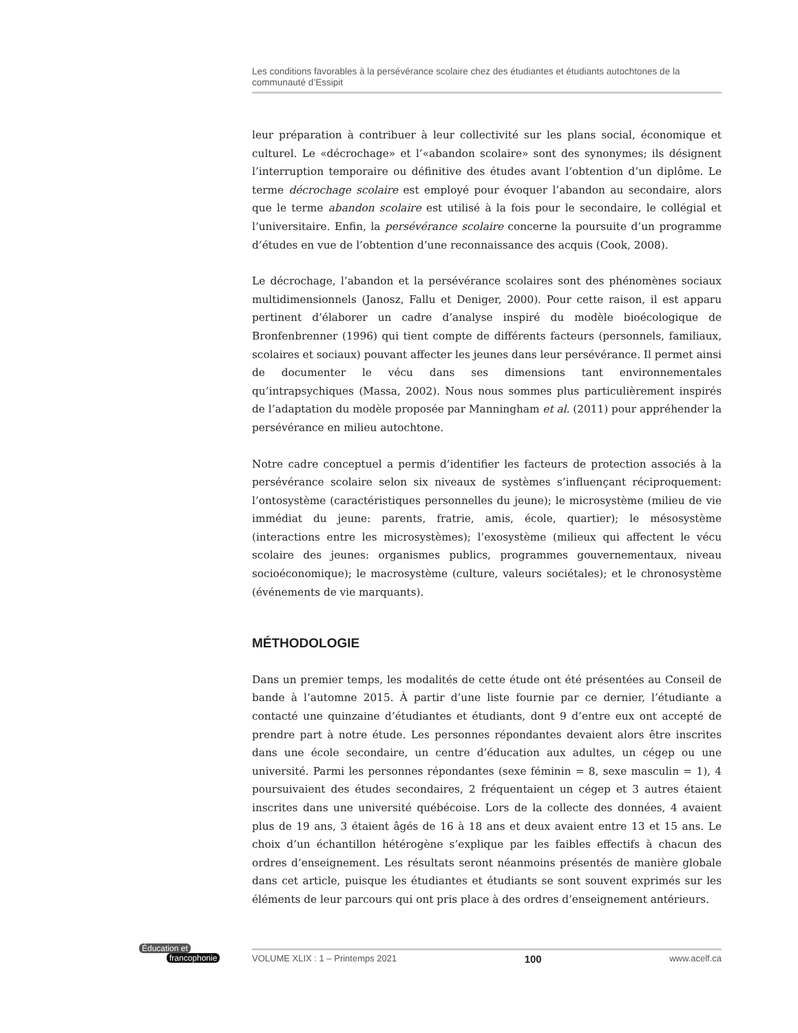Les conditions favorables à la persévérance scolaire chez des étudiantes et étudiants autochtones de la communauté d’Essipit
leur préparation à contribuer à leur collectivité sur les plans social, économique et culturel. Le «décrochage» et l’«abandon scolaire» sont des synonymes; ils désignent l’interruption temporaire ou définitive des études avant l’obtention d’un diplôme. Le terme décrochage scolaire est employé pour évoquer l’abandon au secondaire, alors que le terme abandon scolaire est utilisé à la fois pour le secondaire, le collégial et l’universitaire. Enfin, la persévérance scolaire concerne la poursuite d’un programme d’études en vue de l’obtention d’une reconnaissance des acquis (Cook, 2008).
Le décrochage, l’abandon et la persévérance scolaires sont des phénomènes sociaux multidimensionnels (Janosz, Fallu et Deniger, 2000). Pour cette raison, il est apparu pertinent d’élaborer un cadre d’analyse inspiré du modèle bioécologique de Bronfenbrenner (1996) qui tient compte de différents facteurs (personnels, familiaux, scolaires et sociaux) pouvant affecter les jeunes dans leur persévérance. Il permet ainsi de documenter le vécu dans ses dimensions tant environnementales qu’intrapsychiques (Massa, 2002). Nous nous sommes plus particulièrement inspirés de l’adaptation du modèle proposée par Manningham et al. (2011) pour appréhender la persévérance en milieu autochtone.
Notre cadre conceptuel a permis d’identifier les facteurs de protection associés à la persévérance scolaire selon six niveaux de systèmes s’influençant réciproquement: l’ontosystème (caractéristiques personnelles du jeune); le microsystème (milieu de vie immédiat du jeune: parents, fratrie, amis, école, quartier); le mésosystème (interactions entre les microsystèmes); l’exosystème (milieux qui affectent le vécu scolaire des jeunes: organismes publics, programmes gouvernementaux, niveau socioéconomique); le macrosystème (culture, valeurs sociétales); et le chronosystème (événements de vie marquants).
MÉTHODOLOGIE
Dans un premier temps, les modalités de cette étude ont été présentées au Conseil de bande à l’automne 2015. À partir d’une liste fournie par ce dernier, l’étudiante a contacté une quinzaine d’étudiantes et étudiants, dont 9 d’entre eux ont accepté de prendre part à notre étude. Les personnes répondantes devaient alors être inscrites dans une école secondaire, un centre d’éducation aux adultes, un cégep ou une université. Parmi les personnes répondantes (sexe féminin = 8, sexe masculin = 1), 4 poursuivaient des études secondaires, 2 fréquentaient un cégep et 3 autres étaient inscrites dans une université québécoise. Lors de la collecte des données, 4 avaient plus de 19 ans, 3 étaient âgés de 16 à 18 ans et deux avaient entre 13 et 15 ans. Le choix d’un échantillon hétérogène s’explique par les faibles effectifs à chacun des ordres d’enseignement. Les résultats seront néanmoins présentés de manière globale dans cet article, puisque les étudiantes et étudiants se sont souvent exprimés sur les éléments de leur parcours qui ont pris place à des ordres d’enseignement antérieurs.
Éducation et
francophonie
VOLUME XLIX : 1 – Printemps 2021 100 www.acelf.ca